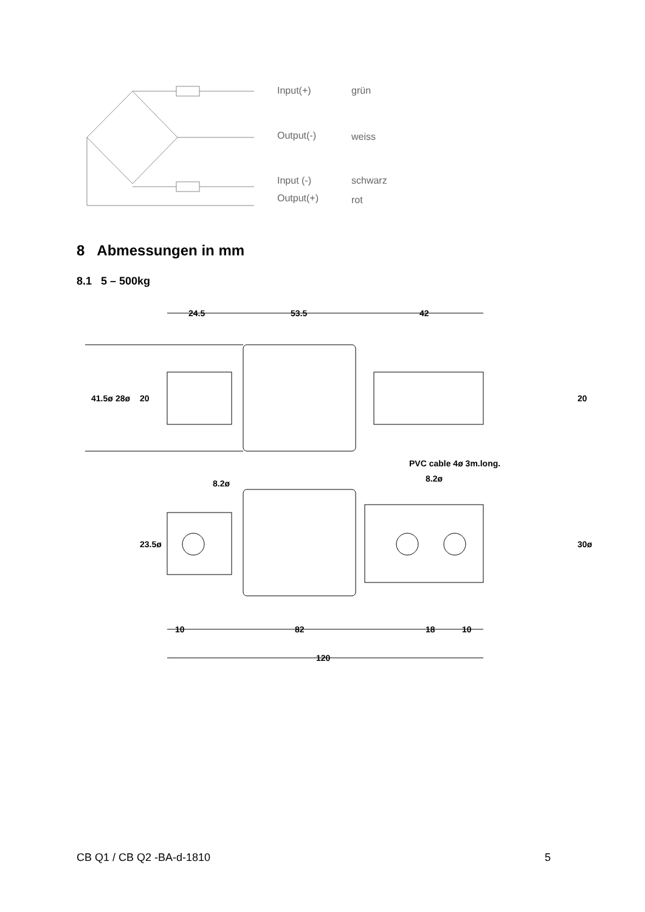Input(+) grün
Output(-) weiss
Input (-) schwarz
Output(+) rot
8 Abmessungen in mm
8.1 5 – 500kg
24.5
53.5
42
41.5ø
28ø
20
20
PVC cable 4ø 3m.long.
8.2ø
8.2ø
23.5ø
30ø
10
82
18
10
120
CB Q1 / CB Q2 -BA-d-1810 5